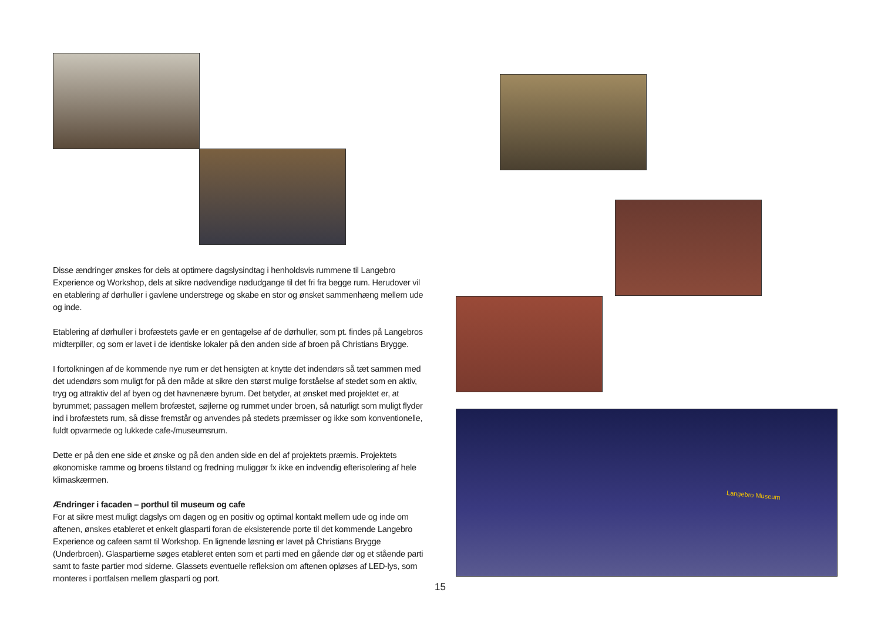Langebro Museum
Disse ændringer ønskes for dels at optimere dagslysindtag i henholdsvis rummene til Langebro Experience og Workshop, dels at sikre nødvendige nødudgange til det fri fra begge rum. Herudover vil en etablering af dørhuller i gavlene understrege og skabe en stor og ønsket sammenhæng mellem ude og inde.
Etablering af dørhuller i brofæstets gavle er en gentagelse af de dørhuller, som pt. findes på Langebros midterpiller, og som er lavet i de identiske lokaler på den anden side af broen på Christians Brygge.
I fortolkningen af de kommende nye rum er det hensigten at knytte det indendørs så tæt sammen med det udendørs som muligt for på den måde at sikre den størst mulige forståelse af stedet som en aktiv, tryg og attraktiv del af byen og det havnenære byrum. Det betyder, at ønsket med projektet er, at byrummet; passagen mellem brofæstet, søjlerne og rummet under broen, så naturligt som muligt flyder ind i brofæstets rum, så disse fremstår og anvendes på stedets præmisser og ikke som konventionelle, fuldt opvarmede og lukkede cafe-/museumsrum.
Dette er på den ene side et ønske og på den anden side en del af projektets præmis. Projektets økonomiske ramme og broens tilstand og fredning muliggør fx ikke en indvendig efterisolering af hele klimaskærmen.
Ændringer i facaden – porthul til museum og cafe
For at sikre mest muligt dagslys om dagen og en positiv og optimal kontakt mellem ude og inde om aftenen, ønskes etableret et enkelt glasparti foran de eksisterende porte til det kommende Langebro Experience og cafeen samt til Workshop. En lignende løsning er lavet på Christians Brygge (Underbroen). Glaspartierne søges etableret enten som et parti med en gående dør og et stående parti samt to faste partier mod siderne. Glassets eventuelle refleksion om aftenen opløses af LED-lys, som monteres i portfalsen mellem glasparti og port.
15